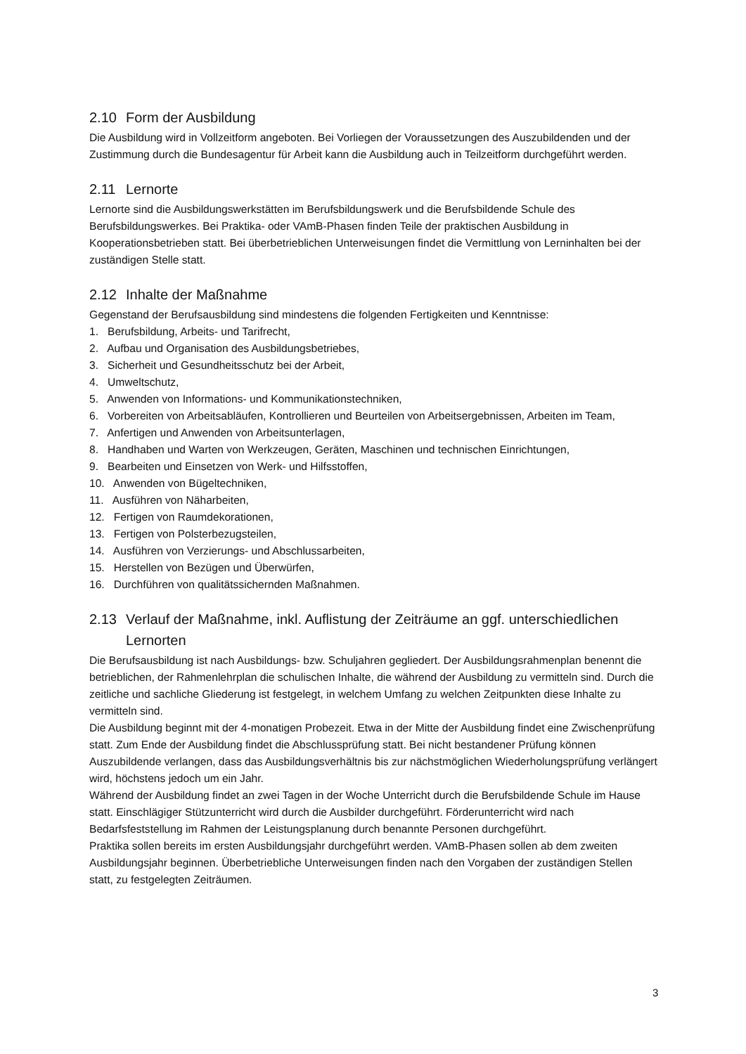2.10 Form der Ausbildung
Die Ausbildung wird in Vollzeitform angeboten. Bei Vorliegen der Voraussetzungen des Auszubildenden und der Zustimmung durch die Bundesagentur für Arbeit kann die Ausbildung auch in Teilzeitform durchgeführt werden.
2.11 Lernorte
Lernorte sind die Ausbildungswerkstätten im Berufsbildungswerk und die Berufsbildende Schule des Berufsbildungswerkes. Bei Praktika- oder VAmB-Phasen finden Teile der praktischen Ausbildung in Kooperationsbetrieben statt. Bei überbetrieblichen Unterweisungen findet die Vermittlung von Lerninhalten bei der zuständigen Stelle statt.
2.12 Inhalte der Maßnahme
Gegenstand der Berufsausbildung sind mindestens die folgenden Fertigkeiten und Kenntnisse:
1. Berufsbildung, Arbeits- und Tarifrecht,
2. Aufbau und Organisation des Ausbildungsbetriebes,
3. Sicherheit und Gesundheitsschutz bei der Arbeit,
4. Umweltschutz,
5. Anwenden von Informations- und Kommunikationstechniken,
6. Vorbereiten von Arbeitsabläufen, Kontrollieren und Beurteilen von Arbeitsergebnissen, Arbeiten im Team,
7. Anfertigen und Anwenden von Arbeitsunterlagen,
8. Handhaben und Warten von Werkzeugen, Geräten, Maschinen und technischen Einrichtungen,
9. Bearbeiten und Einsetzen von Werk- und Hilfsstoffen,
10. Anwenden von Bügeltechniken,
11. Ausführen von Näharbeiten,
12. Fertigen von Raumdekorationen,
13. Fertigen von Polsterbezugsteilen,
14. Ausführen von Verzierungs- und Abschlussarbeiten,
15. Herstellen von Bezügen und Überwürfen,
16. Durchführen von qualitätssichernden Maßnahmen.
2.13 Verlauf der Maßnahme, inkl. Auflistung der Zeiträume an ggf. unterschiedlichen Lernorten
Die Berufsausbildung ist nach Ausbildungs- bzw. Schuljahren gegliedert. Der Ausbildungsrahmenplan benennt die betrieblichen, der Rahmenlehrplan die schulischen Inhalte, die während der Ausbildung zu vermitteln sind. Durch die zeitliche und sachliche Gliederung ist festgelegt, in welchem Umfang zu welchen Zeitpunkten diese Inhalte zu vermitteln sind.
Die Ausbildung beginnt mit der 4-monatigen Probezeit. Etwa in der Mitte der Ausbildung findet eine Zwischenprüfung statt. Zum Ende der Ausbildung findet die Abschlussprüfung statt. Bei nicht bestandener Prüfung können Auszubildende verlangen, dass das Ausbildungsverhältnis bis zur nächstmöglichen Wiederholungsprüfung verlängert wird, höchstens jedoch um ein Jahr.
Während der Ausbildung findet an zwei Tagen in der Woche Unterricht durch die Berufsbildende Schule im Hause statt. Einschlägiger Stützunterricht wird durch die Ausbilder durchgeführt. Förderunterricht wird nach Bedarfsfeststellung im Rahmen der Leistungsplanung durch benannte Personen durchgeführt.
Praktika sollen bereits im ersten Ausbildungsjahr durchgeführt werden. VAmB-Phasen sollen ab dem zweiten Ausbildungsjahr beginnen. Überbetriebliche Unterweisungen finden nach den Vorgaben der zuständigen Stellen statt, zu festgelegten Zeiträumen.
3